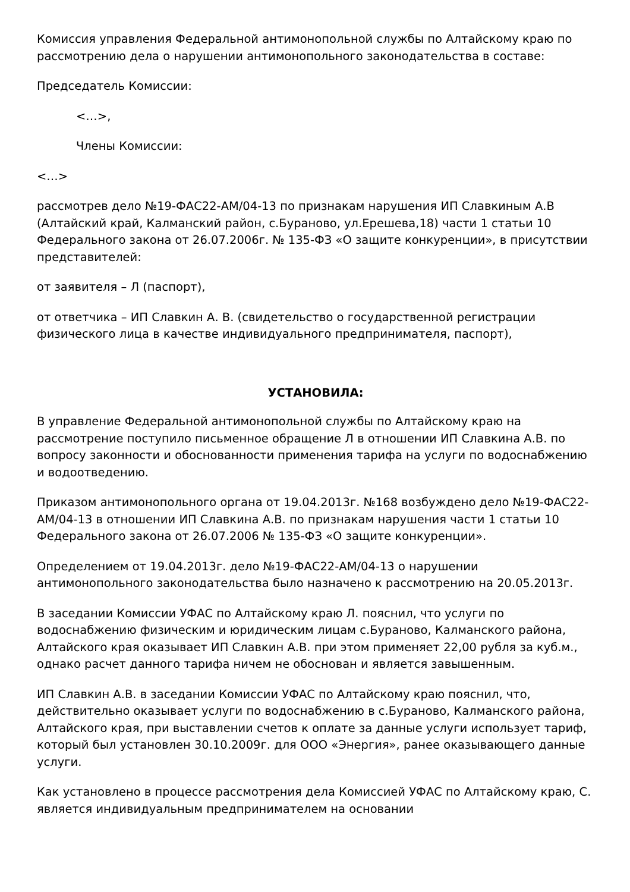Комиссия управления Федеральной антимонопольной службы по Алтайскому краю по рассмотрению дела о нарушении антимонопольного законодательства в составе:
Председатель Комиссии:
<…>,
Члены Комиссии:
<…>
рассмотрев дело №19-ФАС22-АМ/04-13 по признакам нарушения ИП Славкиным А.В (Алтайский край, Калманский район, с.Бураново, ул.Ерешева,18) части 1 статьи 10 Федерального закона от 26.07.2006г. № 135-ФЗ «О защите конкуренции», в присутствии представителей:
от заявителя – Л (паспорт),
от ответчика – ИП Славкин А. В. (свидетельство о государственной регистрации физического лица в качестве индивидуального предпринимателя, паспорт),
УСТАНОВИЛА:
В управление Федеральной антимонопольной службы по Алтайскому краю на рассмотрение поступило письменное обращение Л в отношении ИП Славкина А.В. по вопросу законности и обоснованности применения тарифа на услуги по водоснабжению и водоотведению.
Приказом антимонопольного органа от 19.04.2013г. №168 возбуждено дело №19-ФАС22-АМ/04-13 в отношении ИП Славкина А.В. по признакам нарушения части 1 статьи 10 Федерального закона от 26.07.2006 № 135-ФЗ «О защите конкуренции».
Определением от 19.04.2013г. дело №19-ФАС22-АМ/04-13 о нарушении антимонопольного законодательства было назначено к рассмотрению на 20.05.2013г.
В заседании Комиссии УФАС по Алтайскому краю Л. пояснил, что услуги по водоснабжению физическим и юридическим лицам с.Бураново, Калманского района, Алтайского края оказывает ИП Славкин А.В. при этом применяет 22,00 рубля за куб.м., однако расчет данного тарифа ничем не обоснован и является завышенным.
ИП Славкин А.В. в заседании Комиссии УФАС по Алтайскому краю пояснил, что, действительно оказывает услуги по водоснабжению в с.Бураново, Калманского района, Алтайского края, при выставлении счетов к оплате за данные услуги использует тариф, который был установлен 30.10.2009г. для ООО «Энергия», ранее оказывающего данные услуги.
Как установлено в процессе рассмотрения дела Комиссией УФАС по Алтайскому краю, С. является индивидуальным предпринимателем на основании